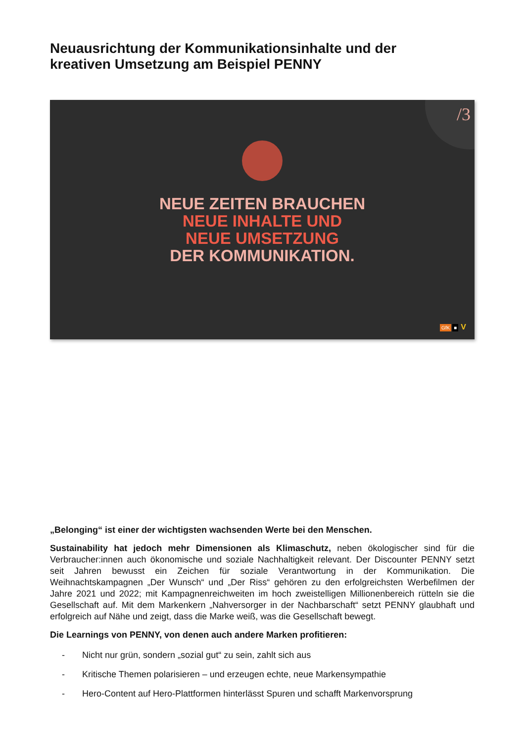Neuausrichtung der Kommunikationsinhalte und der
kreativen Umsetzung am Beispiel PENNY
/3
NEUE ZEITEN BRAUCHEN
NEUE INHALTE UND
NEUE UMSETZUNG
DER KOMMUNIKATION.
GfK ■ V
„Belonging“ ist einer der wichtigsten wachsenden Werte bei den Menschen.
Sustainability hat jedoch mehr Dimensionen als Klimaschutz, neben ökologischer sind für die Verbraucher:innen auch ökonomische und soziale Nachhaltigkeit relevant. Der Discounter PENNY setzt seit Jahren bewusst ein Zeichen für soziale Verantwortung in der Kommunikation. Die Weihnachtskampagnen „Der Wunsch“ und „Der Riss“ gehören zu den erfolgreichsten Werbefilmen der Jahre 2021 und 2022; mit Kampagnenreichweiten im hoch zweistelligen Millionenbereich rütteln sie die Gesellschaft auf. Mit dem Markenkern „Nahversorger in der Nachbarschaft“ setzt PENNY glaubhaft und erfolgreich auf Nähe und zeigt, dass die Marke weiß, was die Gesellschaft bewegt.
Die Learnings von PENNY, von denen auch andere Marken profitieren:
- Nicht nur grün, sondern „sozial gut“ zu sein, zahlt sich aus
- Kritische Themen polarisieren – und erzeugen echte, neue Markensympathie
- Hero-Content auf Hero-Plattformen hinterlässt Spuren und schafft Markenvorsprung